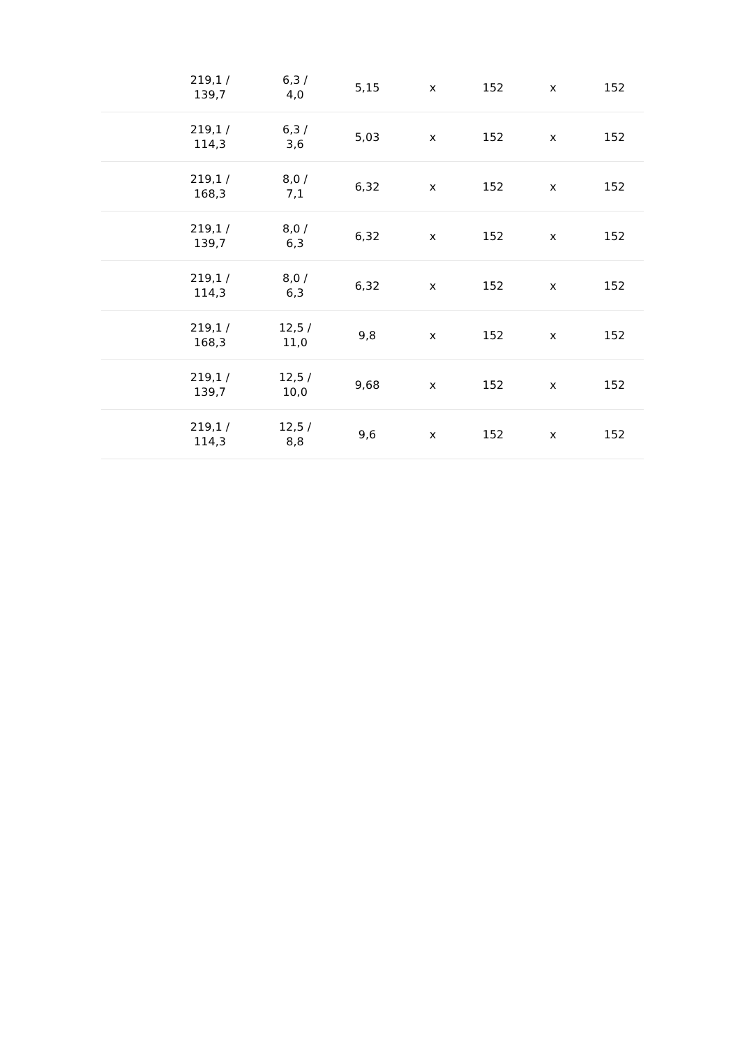| | 219,1 / 139,7 | 6,3 / 4,0 | 5,15 | x | 152 | x | 152 |
| | 219,1 / 114,3 | 6,3 / 3,6 | 5,03 | x | 152 | x | 152 |
| | 219,1 / 168,3 | 8,0 / 7,1 | 6,32 | x | 152 | x | 152 |
| | 219,1 / 139,7 | 8,0 / 6,3 | 6,32 | x | 152 | x | 152 |
| | 219,1 / 114,3 | 8,0 / 6,3 | 6,32 | x | 152 | x | 152 |
| | 219,1 / 168,3 | 12,5 / 11,0 | 9,8 | x | 152 | x | 152 |
| | 219,1 / 139,7 | 12,5 / 10,0 | 9,68 | x | 152 | x | 152 |
| | 219,1 / 114,3 | 12,5 / 8,8 | 9,6 | x | 152 | x | 152 |